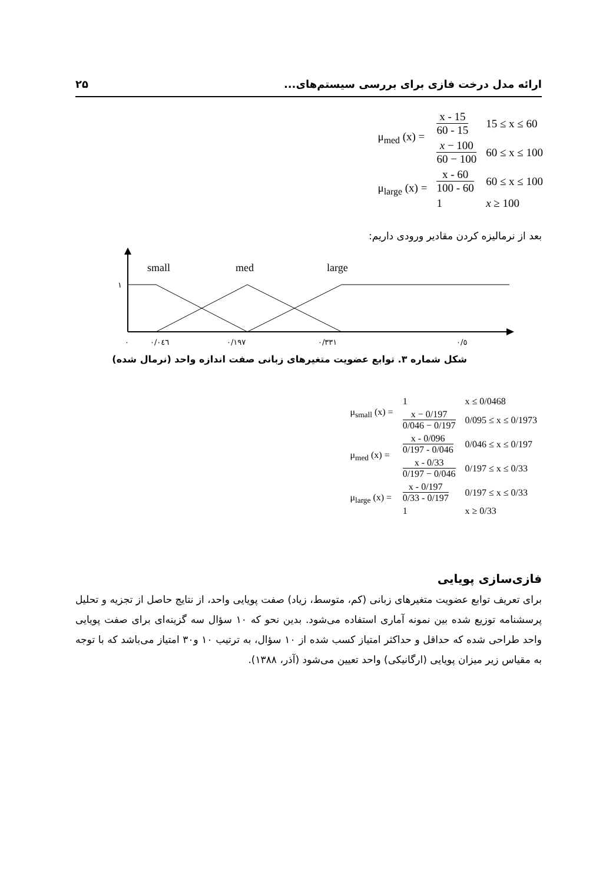۲۵ ارائه مدل درخت فازی برای بررسی سیستم‌های...
| μ<sub>med</sub> (x) = | x - 15 60 - 15 | 15 ≤ x ≤ 60 |
| | x − 100 60 − 100 | 60 ≤ x ≤ 100 |
| μ<sub>large</sub> (x) = | x - 60 100 - 60 | 60 ≤ x ≤ 100 |
| | 1 | x ≥ 100 |
بعد از نرمالیزه کردن مقادیر ورودی داریم:
small
med
large
۱
۰
۰/۰٤٦
۰/۱۹۷
۰/۳۳۱
۰/٥
شکل شماره ۳. توابع عضویت متغیرهای زبانی صفت اندازه واحد (نرمال شده)
| μ<sub>small</sub> (x) = | 1 | x ≤ 0/0468 |
| | x − 0/197 0/046 − 0/197 | 0/095 ≤ x ≤ 0/1973 |
| μ<sub>med</sub> (x) = | x - 0/096 0/197 - 0/046 | 0/046 ≤ x ≤ 0/197 |
| | x - 0/33 0/197 − 0/046 | 0/197 ≤ x ≤ 0/33 |
| μ<sub>large</sub> (x) = | x - 0/197 0/33 - 0/197 | 0/197 ≤ x ≤ 0/33 |
| | 1 | x ≥ 0/33 |
فازی‌سازی پویایی
برای تعریف توابع عضویت متغیرهای زبانی (کم، متوسط، زیاد) صفت پویایی واحد، از نتایج حاصل از تجزیه و تحلیل پرسشنامه توزیع شده بین نمونه آماری استفاده می‌شود. بدین نحو که ۱۰ سؤال سه گزینه‌ای برای صفت پویایی واحد طراحی شده که حداقل و حداکثر امتیاز کسب شده از ۱۰ سؤال، به ترتیب ۱۰ و۳۰ امتیاز می‌باشد که با توجه به مقیاس زیر میزان پویایی (ارگانیکی) واحد تعیین می‌شود (آذر، ۱۳۸۸).